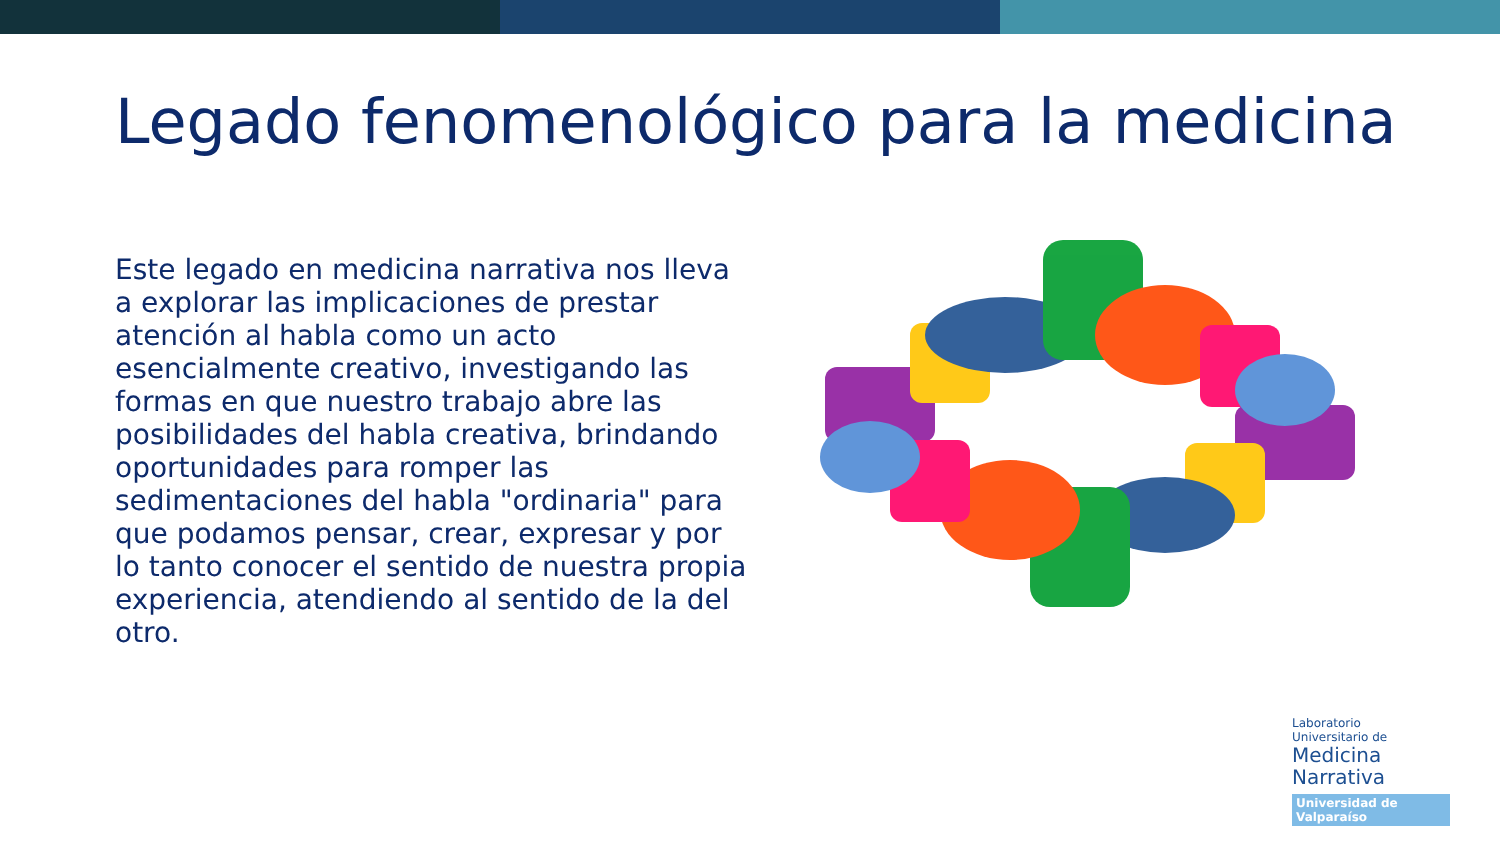Legado fenomenológico para la medicina
Este legado en medicina narrativa nos lleva a explorar las implicaciones de prestar atención al habla como un acto esencialmente creativo, investigando las formas en que nuestro trabajo abre las posibilidades del habla creativa, brindando oportunidades para romper las sedimentaciones del habla "ordinaria" para que podamos pensar, crear, expresar y por lo tanto conocer el sentido de nuestra propia experiencia, atendiendo al sentido de la del otro.
Laboratorio
Universitario de
Medicina
Narrativa
Universidad de Valparaíso